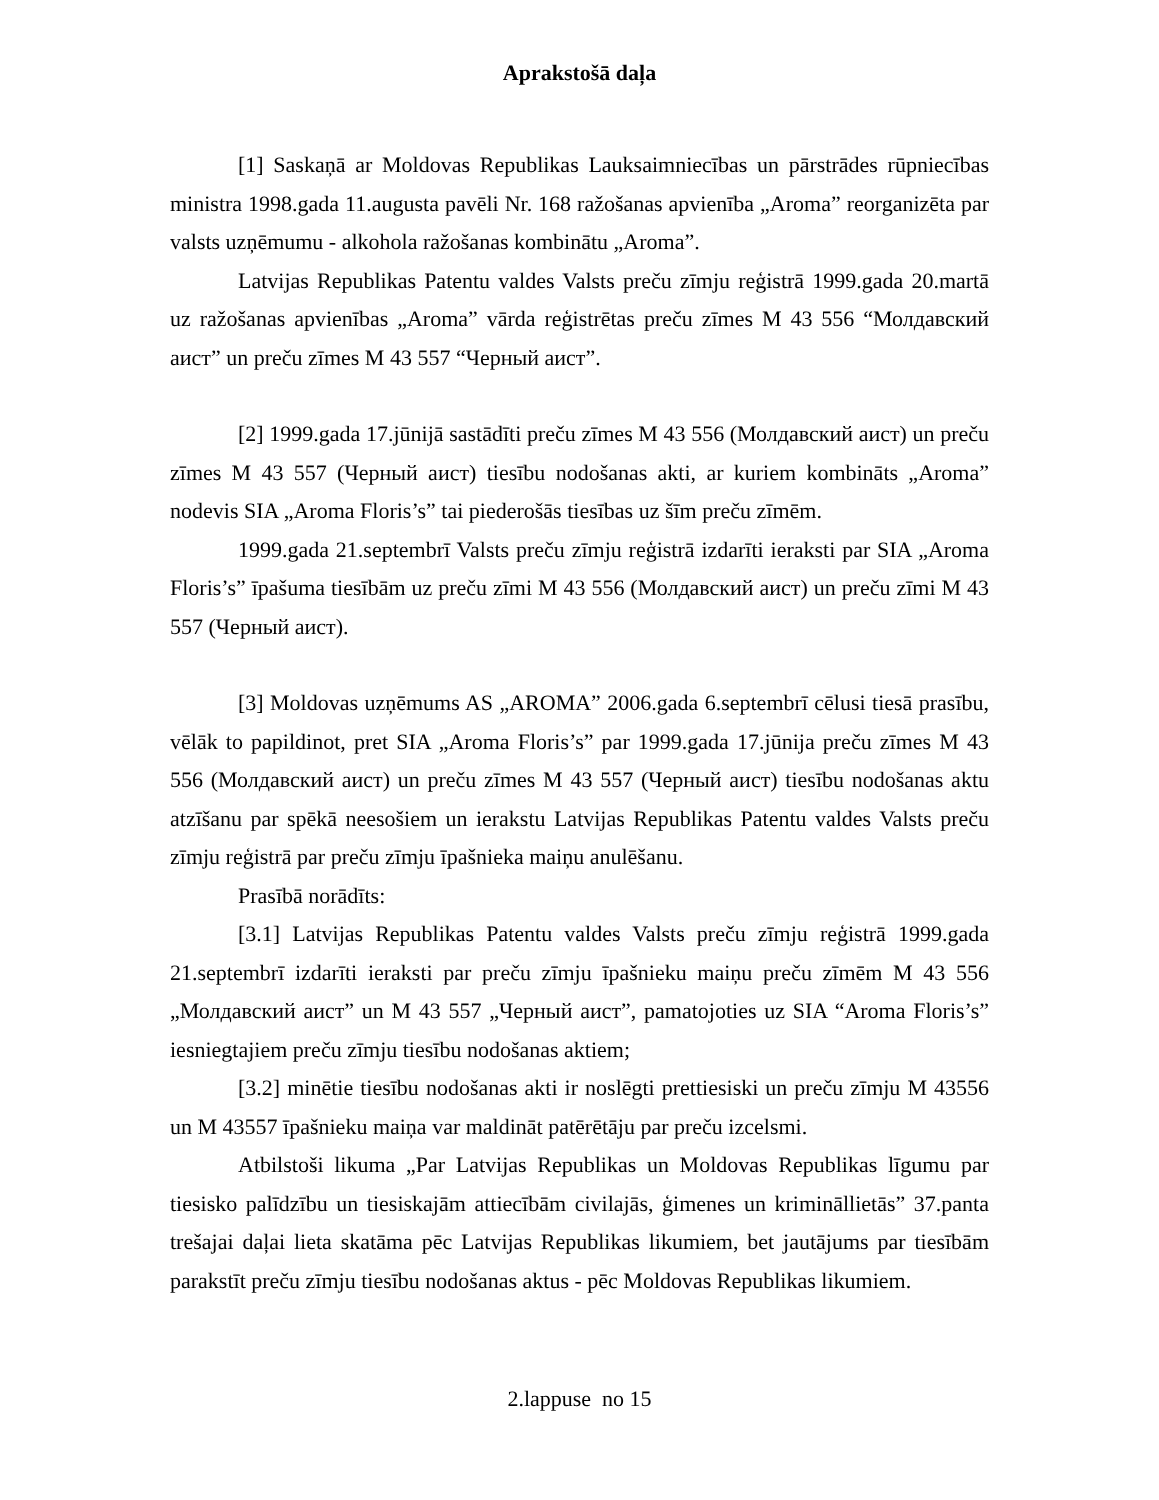Aprakstošā daļa
[1] Saskaņā ar Moldovas Republikas Lauksaimniecības un pārstrādes rūpniecības ministra 1998.gada 11.augusta pavēli Nr. 168 ražošanas apvienība „Aroma” reorganizēta par valsts uzņēmumu - alkohola ražošanas kombinātu „Aroma”.
Latvijas Republikas Patentu valdes Valsts preču zīmju reģistrā 1999.gada 20.martā uz ražošanas apvienības „Aroma” vārda reģistrētas preču zīmes M 43 556 “Молдавский аист” un preču zīmes M 43 557 “Черный аист”.
[2] 1999.gada 17.jūnijā sastādīti preču zīmes M 43 556 (Молдавский аист) un preču zīmes M 43 557 (Черный аист) tiesību nodošanas akti, ar kuriem kombināts „Aroma” nodevis SIA „Aroma Floris’s” tai piederošās tiesības uz šīm preču zīmēm.
1999.gada 21.septembrī Valsts preču zīmju reģistrā izdarīti ieraksti par SIA „Aroma Floris’s” īpašuma tiesībām uz preču zīmi M 43 556 (Молдавский аист) un preču zīmi M 43 557 (Черный аист).
[3] Moldovas uzņēmums AS „AROMA” 2006.gada 6.septembrī cēlusi tiesā prasību, vēlāk to papildinot, pret SIA „Aroma Floris’s” par 1999.gada 17.jūnija preču zīmes M 43 556 (Молдавский аист) un preču zīmes M 43 557 (Черный аист) tiesību nodošanas aktu atzīšanu par spēkā neesošiem un ierakstu Latvijas Republikas Patentu valdes Valsts preču zīmju reģistrā par preču zīmju īpašnieka maiņu anulēšanu.
Prasībā norādīts:
[3.1] Latvijas Republikas Patentu valdes Valsts preču zīmju reģistrā 1999.gada 21.septembrī izdarīti ieraksti par preču zīmju īpašnieku maiņu preču zīmēm M 43 556 „Молдавский аист” un M 43 557 „Черный аист”, pamatojoties uz SIA “Aroma Floris’s” iesniegtajiem preču zīmju tiesību nodošanas aktiem;
[3.2] minētie tiesību nodošanas akti ir noslēgti prettiesiski un preču zīmju M 43556 un M 43557 īpašnieku maiņa var maldināt patērētāju par preču izcelsmi.
Atbilstoši likuma „Par Latvijas Republikas un Moldovas Republikas līgumu par tiesisko palīdzību un tiesiskajām attiecībām civilajās, ģimenes un krimināllietās” 37.panta trešajai daļai lieta skatāma pēc Latvijas Republikas likumiem, bet jautājums par tiesībām parakstīt preču zīmju tiesību nodošanas aktus - pēc Moldovas Republikas likumiem.
2.lappuse no 15